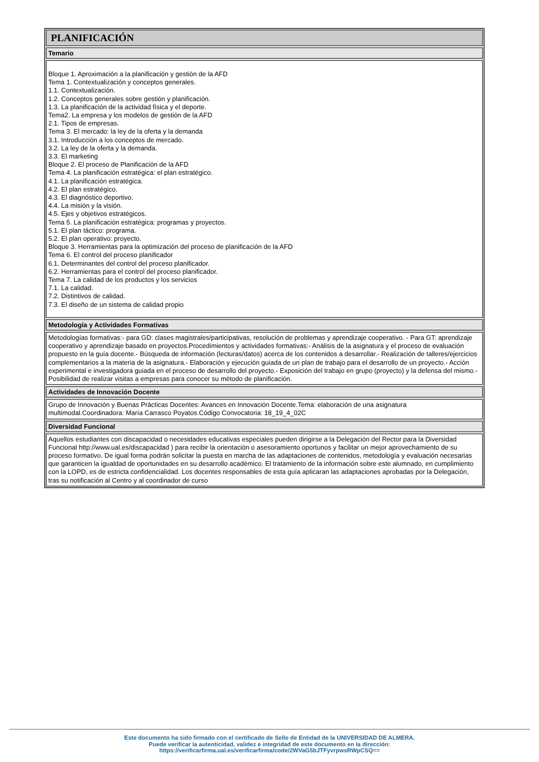PLANIFICACIÓN
Temario
Bloque 1. Aproximación a la planificación y gestión de la AFD
Tema 1. Contextualización y conceptos generales.
1.1. Contextualización.
1.2. Conceptos generales sobre gestión y planificación.
1.3. La planificación de la actividad física y el deporte.
Tema2. La empresa y los modelos de gestión de la AFD
2.1. Tipos de empresas.
Tema 3. El mercado: la ley de la oferta y la demanda
3.1. Introducción a los conceptos de mercado.
3.2. La ley de la oferta y la demanda.
3.3. El marketing
Bloque 2. El proceso de Planificación de la AFD
Tema 4. La planificación estratégica: el plan estratégico.
4.1. La planificación estratégica.
4.2. El plan estratégico.
4.3. El diagnóstico deportivo.
4.4. La misión y la visión.
4.5. Ejes y objetivos estratégicos.
Tema 5. La planificación estratégica: programas y proyectos.
5.1. El plan táctico: programa.
5.2. El plan operativo: proyecto.
Bloque 3. Herramientas para la optimización del proceso de planificación de la AFD
Tema 6. El control del proceso planificador
6.1. Determinantes del control del proceso planificador.
6.2. Herramientas para el control del proceso planificador.
Tema 7. La calidad de los productos y los servicios
7.1. La calidad.
7.2. Distintivos de calidad.
7.3. El diseño de un sistema de calidad propio
Metodología y Actividades Formativas
Metodologías formativas:- para GD: clases magistrales/participativas, resolución de problemas y aprendizaje cooperativo. - Para GT: aprendizaje cooperativo y aprendizaje basado en proyectos.Procedimientos y actividades formativas:- Análisis de la asignatura y el proceso de evaluación propuesto en la guía docente.- Búsqueda de información (lecturas/datos) acerca de los contenidos a desarrollar.- Realización de talleres/ejercicios complementarios a la materia de la asignatura.- Elaboración y ejecución guiada de un plan de trabajo para el desarrollo de un proyecto.- Acción experimental e investigadora guiada en el proceso de desarrollo del proyecto.- Exposición del trabajo en grupo (proyecto) y la defensa del mismo.- Posibilidad de realizar visitas a empresas para conocer su método de planificación.
Actividades de Innovación Docente
Grupo de Innovación y Buenas Prácticas Docentes: Avances en Innovación Docente.Tema: elaboración de una asignatura multimodal.Coordinadora: María Carrasco Poyatos.Código Convocatoria: 18_19_4_02C
Diversidad Funcional
Aquellos estudiantes con discapacidad o necesidades educativas especiales pueden dirigirse a la Delegación del Rector para la Diversidad Funcional http://www.ual.es/discapacidad ) para recibir la orientación o asesoramiento oportunos y facilitar un mejor aprovechamiento de su proceso formativo. De igual forma podrán solicitar la puesta en marcha de las adaptaciones de contenidos, metodología y evaluación necesarias que garanticen la igualdad de oportunidades en su desarrollo académico. El tratamiento de la información sobre este alumnado, en cumplimiento con la LOPD, es de estricta confidencialidad. Los docentes responsables de esta guía aplicaran las adaptaciones aprobadas por la Delegación, tras su notificación al Centro y al coordinador de curso
Este documento ha sido firmado con el certificado de Sello de Entidad de la UNIVERSIDAD DE ALMERA.
Puede verificar la autenticidad, validez e integridad de este documento en la dirección:
https://verificarfirma.ual.es/verificarfirma/code/2WVaG5bJTFyvrpwsRWpCSQ==